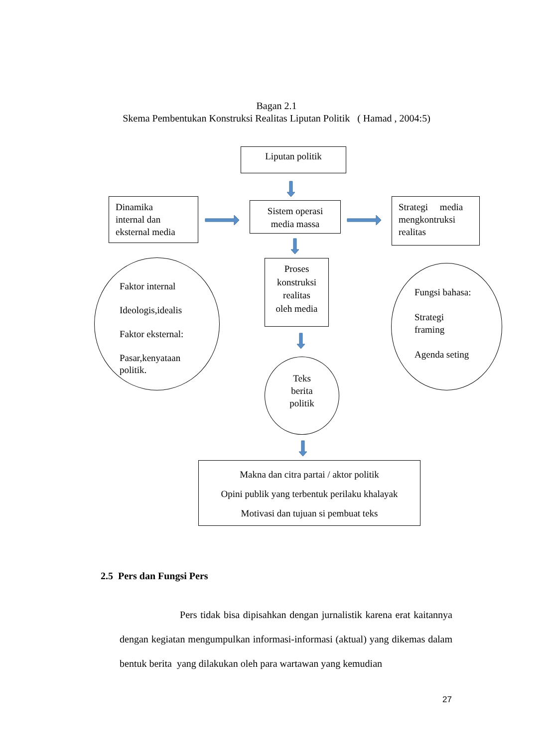Bagan 2.1
Skema Pembentukan Konstruksi Realitas Liputan Politik ( Hamad , 2004:5)
Liputan politik
Dinamika
internal dan
eksternal media
Sistem operasi
media massa
Strategi media
mengkontruksi
realitas
Faktor internal
Ideologis,idealis
Faktor eksternal:
Pasar,kenyataan
politik.
Proses
konstruksi
realitas
oleh media
Fungsi bahasa:
Strategi
framing
Agenda seting
Teks
berita
politik
Makna dan citra partai / aktor politik
Opini publik yang terbentuk perilaku khalayak
Motivasi dan tujuan si pembuat teks
2.5 Pers dan Fungsi Pers
Pers tidak bisa dipisahkan dengan jurnalistik karena erat kaitannya dengan kegiatan mengumpulkan informasi-informasi (aktual) yang dikemas dalam bentuk berita yang dilakukan oleh para wartawan yang kemudian
27